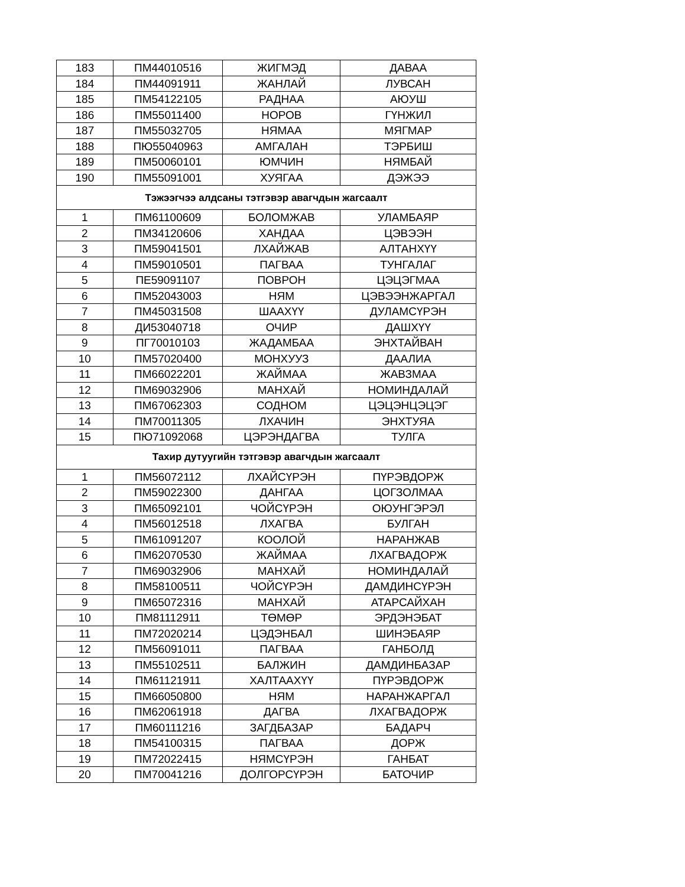| 183 | ПМ44010516 | ЖИГМЭД | ДАВАА |
| 184 | ПМ44091911 | ЖАНЛАЙ | ЛУВСАН |
| 185 | ПМ54122105 | РАДНАА | АЮУШ |
| 186 | ПМ55011400 | НОРОВ | ГҮНЖИЛ |
| 187 | ПМ55032705 | НЯМАА | МЯГМАР |
| 188 | ПЮ55040963 | АМГАЛАН | ТЭРБИШ |
| 189 | ПМ50060101 | ЮМЧИН | НЯМБАЙ |
| 190 | ПМ55091001 | ХУЯГАА | ДЭЖЭЭ |
| Тэжээгчээ алдсаны тэтгэвэр авагчдын жагсаалт | | | |
| 1 | ПМ61100609 | БОЛОМЖАВ | УЛАМБАЯР |
| 2 | ПМ34120606 | ХАНДАА | ЦЭВЭЭН |
| 3 | ПМ59041501 | ЛХАЙЖАВ | АЛТАНХҮҮ |
| 4 | ПМ59010501 | ПАГВАА | ТУНГАЛАГ |
| 5 | ПЕ59091107 | ПОВРОН | ЦЭЦЭГМАА |
| 6 | ПМ52043003 | НЯМ | ЦЭВЭЭНЖАРГАЛ |
| 7 | ПМ45031508 | ШААХҮҮ | ДУЛАМСҮРЭН |
| 8 | ДИ53040718 | ОЧИР | ДАШХҮҮ |
| 9 | ПГ70010103 | ЖАДАМБАА | ЭНХТАЙВАН |
| 10 | ПМ57020400 | МОНХУУЗ | ДААЛИА |
| 11 | ПМ66022201 | ЖАЙМАА | ЖАВЗМАА |
| 12 | ПМ69032906 | МАНХАЙ | НОМИНДАЛАЙ |
| 13 | ПМ67062303 | СОДНОМ | ЦЭЦЭНЦЭЦЭГ |
| 14 | ПМ70011305 | ЛХАЧИН | ЭНХТУЯА |
| 15 | ПЮ71092068 | ЦЭРЭНДАГВА | ТУЛГА |
| Тахир дутуугийн тэтгэвэр авагчдын жагсаалт | | | |
| 1 | ПМ56072112 | ЛХАЙСҮРЭН | ПҮРЭВДОРЖ |
| 2 | ПМ59022300 | ДАНГАА | ЦОГЗОЛМАА |
| 3 | ПМ65092101 | ЧОЙСҮРЭН | ОЮУНГЭРЭЛ |
| 4 | ПМ56012518 | ЛХАГВА | БУЛГАН |
| 5 | ПМ61091207 | КООЛОЙ | НАРАНЖАВ |
| 6 | ПМ62070530 | ЖАЙМАА | ЛХАГВАДОРЖ |
| 7 | ПМ69032906 | МАНХАЙ | НОМИНДАЛАЙ |
| 8 | ПМ58100511 | ЧОЙСҮРЭН | ДАМДИНСҮРЭН |
| 9 | ПМ65072316 | МАНХАЙ | АТАРСАЙХАН |
| 10 | ПМ81112911 | ТӨМӨР | ЭРДЭНЭБАТ |
| 11 | ПМ72020214 | ЦЭДЭНБАЛ | ШИНЭБАЯР |
| 12 | ПМ56091011 | ПАГВАА | ГАНБОЛД |
| 13 | ПМ55102511 | БАЛЖИН | ДАМДИНБАЗАР |
| 14 | ПМ61121911 | ХАЛТААХҮҮ | ПҮРЭВДОРЖ |
| 15 | ПМ66050800 | НЯМ | НАРАНЖАРГАЛ |
| 16 | ПМ62061918 | ДАГВА | ЛХАГВАДОРЖ |
| 17 | ПМ60111216 | ЗАГДБАЗАР | БАДАРЧ |
| 18 | ПМ54100315 | ПАГВАА | ДОРЖ |
| 19 | ПМ72022415 | НЯМСҮРЭН | ГАНБАТ |
| 20 | ПМ70041216 | ДОЛГОРСҮРЭН | БАТОЧИР |